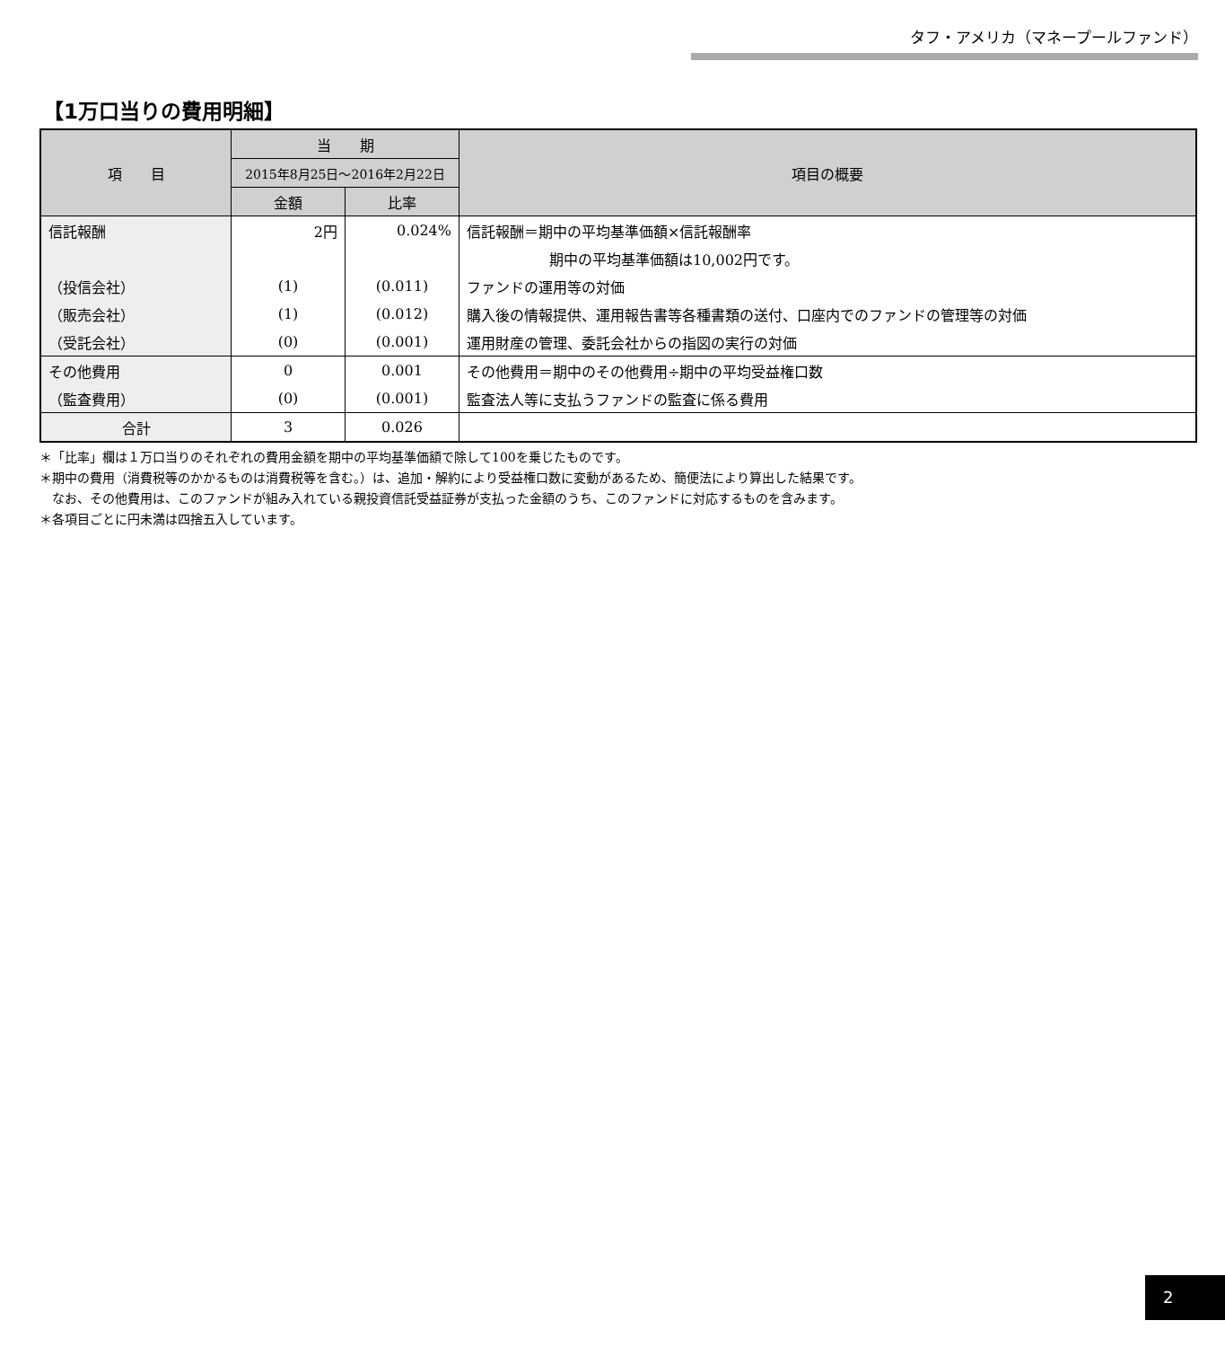タフ・アメリカ（マネープールファンド）
【1万口当りの費用明細】
| 項 目 | 当 期 | | 項目の概要 |
| --- | --- | --- | --- |
| | 2015年8月25日～2016年2月22日 | | |
| | 金額 | 比率 | |
| 信託報酬 | 2円 | 0.024% | 信託報酬＝期中の平均基準価額×信託報酬率 |
| | | | 期中の平均基準価額は10,002円です。 |
| （投信会社） | (1) | (0.011) | ファンドの運用等の対価 |
| （販売会社） | (1) | (0.012) | 購入後の情報提供、運用報告書等各種書類の送付、口座内でのファンドの管理等の対価 |
| （受託会社） | (0) | (0.001) | 運用財産の管理、委託会社からの指図の実行の対価 |
| その他費用 | 0 | 0.001 | その他費用＝期中のその他費用÷期中の平均受益権口数 |
| （監査費用） | (0) | (0.001) | 監査法人等に支払うファンドの監査に係る費用 |
| 合計 | 3 | 0.026 | |
＊「比率」欄は１万口当りのそれぞれの費用金額を期中の平均基準価額で除して100を乗じたものです。
＊期中の費用（消費税等のかかるものは消費税等を含む。）は、追加・解約により受益権口数に変動があるため、簡便法により算出した結果です。
　なお、その他費用は、このファンドが組み入れている親投資信託受益証券が支払った金額のうち、このファンドに対応するものを含みます。
＊各項目ごとに円未満は四捨五入しています。
2